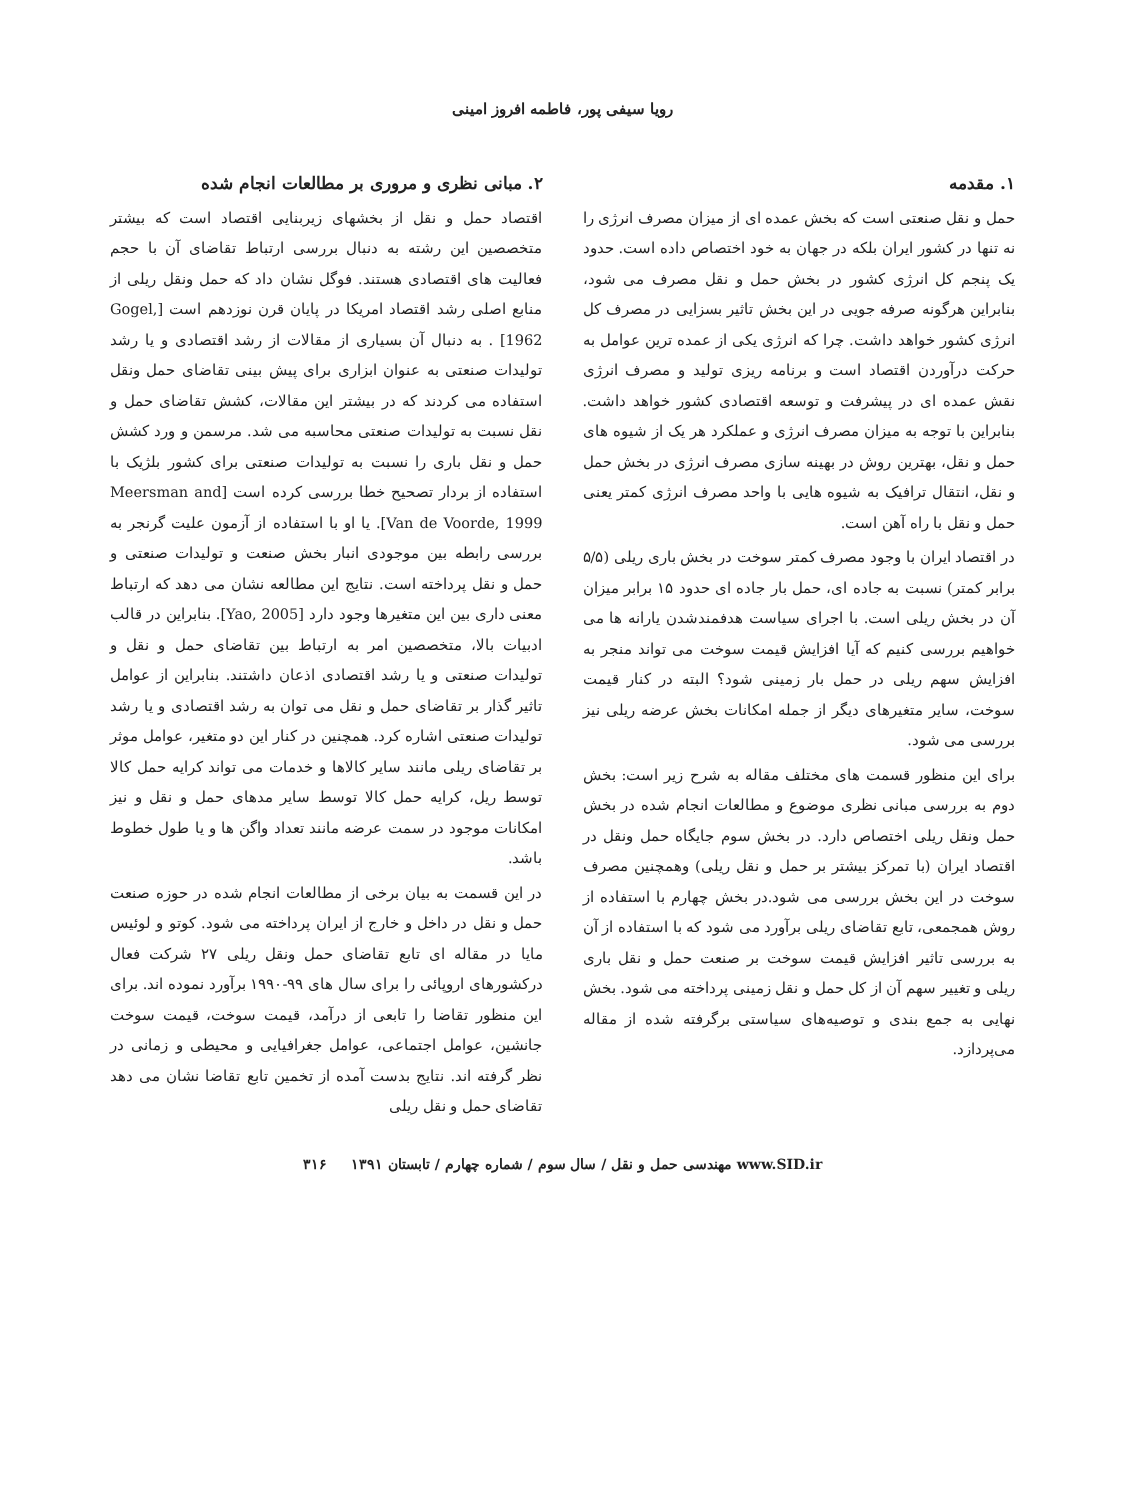رویا سیفی پور، فاطمه افروز امینی
۱. مقدمه
حمل و نقل صنعتی است که بخش عمده ای از میزان مصرف انرژی را نه تنها در کشور ایران بلکه در جهان به خود اختصاص داده است. حدود یک پنجم کل انرژی کشور در بخش حمل و نقل مصرف می شود، بنابراین هرگونه صرفه جویی در این بخش تاثیر بسزایی در مصرف کل انرژی کشور خواهد داشت. چرا که انرژی یکی از عمده ترین عوامل به حرکت درآوردن اقتصاد است و برنامه ریزی تولید و مصرف انرژی نقش عمده ای در پیشرفت و توسعه اقتصادی کشور خواهد داشت. بنابراین با توجه به میزان مصرف انرژی و عملکرد هر یک از شیوه های حمل و نقل، بهترین روش در بهینه سازی مصرف انرژی در بخش حمل و نقل، انتقال ترافیک به شیوه هایی با واحد مصرف انرژی کمتر یعنی حمل و نقل با راه آهن است.
در اقتصاد ایران با وجود مصرف کمتر سوخت در بخش باری ریلی (۵/۵ برابر کمتر) نسبت به جاده ای، حمل بار جاده ای حدود ۱۵ برابر میزان آن در بخش ریلی است. با اجرای سیاست هدفمندشدن یارانه ها می خواهیم بررسی کنیم که آیا افزایش قیمت سوخت می تواند منجر به افزایش سهم ریلی در حمل بار زمینی شود؟ البته در کنار قیمت سوخت، سایر متغیرهای دیگر از جمله امکانات بخش عرضه ریلی نیز بررسی می شود.
برای این منظور قسمت های مختلف مقاله به شرح زیر است: بخش دوم به بررسی مبانی نظری موضوع و مطالعات انجام شده در بخش حمل ونقل ریلی اختصاص دارد. در بخش سوم جایگاه حمل ونقل در اقتصاد ایران (با تمرکز بیشتر بر حمل و نقل ریلی) وهمچنین مصرف سوخت در این بخش بررسی می شود.در بخش چهارم با استفاده از روش همجمعی، تابع تقاضای ریلی برآورد می شود که با استفاده از آن به بررسی تاثیر افزایش قیمت سوخت بر صنعت حمل و نقل باری ریلی و تغییر سهم آن از کل حمل و نقل زمینی پرداخته می شود. بخش نهایی به جمع بندی و توصیه‌های سیاستی برگرفته شده از مقاله می‌پردازد.
۲. مبانی نظری و مروری بر مطالعات انجام شده
اقتصاد حمل و نقل از بخشهای زیربنایی اقتصاد است که بیشتر متخصصین این رشته به دنبال بررسی ارتباط تقاضای آن با حجم فعالیت های اقتصادی هستند. فوگل نشان داد که حمل ونقل ریلی از منابع اصلی رشد اقتصاد امریکا در پایان قرن نوزدهم است [Gogel, 1962] . به دنبال آن بسیاری از مقالات از رشد اقتصادی و یا رشد تولیدات صنعتی به عنوان ابزاری برای پیش بینی تقاضای حمل ونقل استفاده می کردند که در بیشتر این مقالات، کشش تقاضای حمل و نقل نسبت به تولیدات صنعتی محاسبه می شد. مرسمن و ورد کشش حمل و نقل باری را نسبت به تولیدات صنعتی برای کشور بلژیک با استفاده از بردار تصحیح خطا بررسی کرده است [Meersman and Van de Voorde, 1999]. یا او با استفاده از آزمون علیت گرنجر به بررسی رابطه بین موجودی انبار بخش صنعت و تولیدات صنعتی و حمل و نقل پرداخته است. نتایج این مطالعه نشان می دهد که ارتباط معنی داری بین این متغیرها وجود دارد [Yao, 2005]. بنابراین در قالب ادبیات بالا، متخصصین امر به ارتباط بین تقاضای حمل و نقل و تولیدات صنعتی و یا رشد اقتصادی اذعان داشتند. بنابراین از عوامل تاثیر گذار بر تقاضای حمل و نقل می توان به رشد اقتصادی و یا رشد تولیدات صنعتی اشاره کرد. همچنین در کنار این دو متغیر، عوامل موثر بر تقاضای ریلی مانند سایر کالاها و خدمات می تواند کرایه حمل کالا توسط ریل، کرایه حمل کالا توسط سایر مدهای حمل و نقل و نیز امکانات موجود در سمت عرضه مانند تعداد واگن ها و یا طول خطوط باشد.
در این قسمت به بیان برخی از مطالعات انجام شده در حوزه صنعت حمل و نقل در داخل و خارج از ایران پرداخته می شود. کوتو و لوئیس مایا در مقاله ای تابع تقاضای حمل ونقل ریلی ۲۷ شرکت فعال درکشورهای اروپائی را برای سال های ۹۹-۱۹۹۰ برآورد نموده اند. برای این منظور تقاضا را تابعی از درآمد، قیمت سوخت، قیمت سوخت جانشین، عوامل اجتماعی، عوامل جغرافیایی و محیطی و زمانی در نظر گرفته اند. نتایج بدست آمده از تخمین تابع تقاضا نشان می دهد تقاضای حمل و نقل ریلی
www.SID.ir مهندسی حمل و نقل / سال سوم / شماره چهارم / تابستان ۱۳۹۱ ۳۱۶